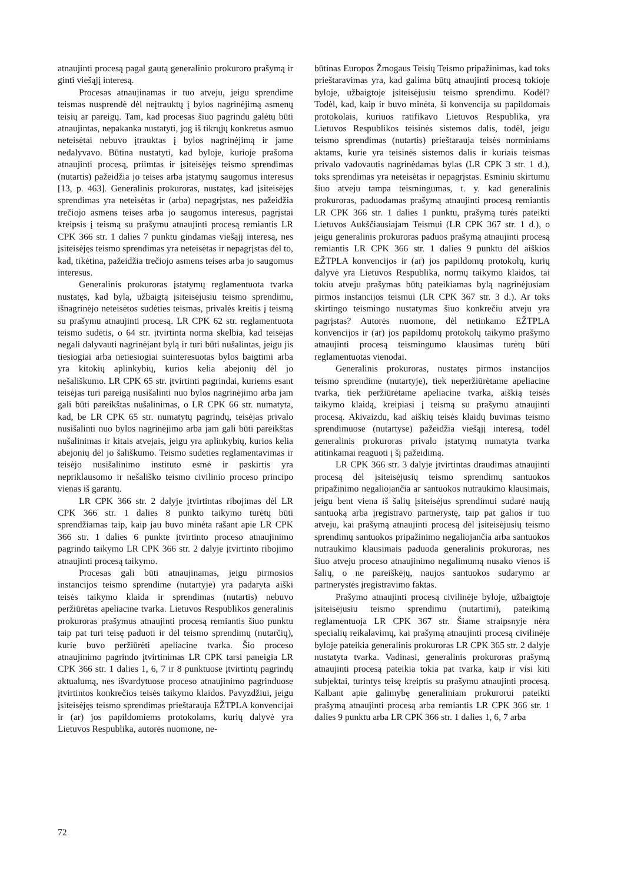atnaujinti procesą pagal gautą generalinio prokuroro prašymą ir ginti viešąjį interesą.
Procesas atnaujinamas ir tuo atveju, jeigu sprendime teismas nusprendė dėl neįtrauktų į bylos nagrinėjimą asmenų teisių ar pareigų. Tam, kad procesas šiuo pagrindu galėtų būti atnaujintas, nepakanka nustatyti, jog iš tikrųjų konkretus asmuo neteisėtai nebuvo įtrauktas į bylos nagrinėjimą ir jame nedalyvavo. Būtina nustatyti, kad byloje, kurioje prašoma atnaujinti procesą, priimtas ir įsiteisėjęs teismo sprendimas (nutartis) pažeidžia jo teises arba įstatymų saugomus interesus [13, p. 463]. Generalinis prokuroras, nustatęs, kad įsiteisėjęs sprendimas yra neteisėtas ir (arba) nepagrįstas, nes pažeidžia trečiojo asmens teises arba jo saugomus interesus, pagrįstai kreipsis į teismą su prašymu atnaujinti procesą remiantis LR CPK 366 str. 1 dalies 7 punktu gindamas viešąjį interesą, nes įsiteisėjęs teismo sprendimas yra neteisėtas ir nepagrįstas dėl to, kad, tikėtina, pažeidžia trečiojo asmens teises arba jo saugomus interesus.
Generalinis prokuroras įstatymų reglamentuota tvarka nustatęs, kad bylą, užbaigtą įsiteisėjusiu teismo sprendimu, išnagrinėjo neteisėtos sudėties teismas, privalės kreitis į teismą su prašymu atnaujinti procesą. LR CPK 62 str. reglamentuota teismo sudėtis, o 64 str. įtvirtinta norma skelbia, kad teisėjas negali dalyvauti nagrinėjant bylą ir turi būti nušalintas, jeigu jis tiesiogiai arba netiesiogiai suinteresuotas bylos baigtimi arba yra kitokių aplinkybių, kurios kelia abejonių dėl jo nešališkumo. LR CPK 65 str. įtvirtinti pagrindai, kuriems esant teisėjas turi pareigą nusišalinti nuo bylos nagrinėjimo arba jam gali būti pareikštas nušalinimas, o LR CPK 66 str. numatyta, kad, be LR CPK 65 str. numatytų pagrindų, teisėjas privalo nusišalinti nuo bylos nagrinėjimo arba jam gali būti pareikštas nušalinimas ir kitais atvejais, jeigu yra aplinkybių, kurios kelia abejonių dėl jo šališkumo. Teismo sudėties reglamentavimas ir teisėjo nusišalinimo instituto esmė ir paskirtis yra nepriklausomo ir nešališko teismo civilinio proceso principo vienas iš garantų.
LR CPK 366 str. 2 dalyje įtvirtintas ribojimas dėl LR CPK 366 str. 1 dalies 8 punkto taikymo turėtų būti sprendžiamas taip, kaip jau buvo minėta rašant apie LR CPK 366 str. 1 dalies 6 punkte įtvirtinto proceso atnaujinimo pagrindo taikymo LR CPK 366 str. 2 dalyje įtvirtinto ribojimo atnaujinti procesą taikymo.
Procesas gali būti atnaujinamas, jeigu pirmosios instancijos teismo sprendime (nutartyje) yra padaryta aiški teisės taikymo klaida ir sprendimas (nutartis) nebuvo peržiūrėtas apeliacine tvarka. Lietuvos Respublikos generalinis prokuroras prašymus atnaujinti procesą remiantis šiuo punktu taip pat turi teisę paduoti ir dėl teismo sprendimų (nutarčių), kurie buvo peržiūrėti apeliacine tvarka. Šio proceso atnaujinimo pagrindo įtvirtinimas LR CPK tarsi paneigia LR CPK 366 str. 1 dalies 1, 6, 7 ir 8 punktuose įtvirtintų pagrindų aktualumą, nes išvardytuose proceso atnaujinimo pagrinduose įtvirtintos konkrečios teisės taikymo klaidos. Pavyzdžiui, jeigu įsiteisėjęs teismo sprendimas prieštarauja EŽTPLA konvencijai ir (ar) jos papildomiems protokolams, kurių dalyvė yra Lietuvos Respublika, autorės nuomone, ne-
būtinas Europos Žmogaus Teisių Teismo pripažinimas, kad toks prieštaravimas yra, kad galima būtų atnaujinti procesą tokioje byloje, užbaigtoje įsiteisėjusiu teismo sprendimu. Kodėl? Todėl, kad, kaip ir buvo minėta, ši konvencija su papildomais protokolais, kuriuos ratifikavo Lietuvos Respublika, yra Lietuvos Respublikos teisinės sistemos dalis, todėl, jeigu teismo sprendimas (nutartis) prieštarauja teisės norminiams aktams, kurie yra teisinės sistemos dalis ir kuriais teismas privalo vadovautis nagrinėdamas bylas (LR CPK 3 str. 1 d.), toks sprendimas yra neteisėtas ir nepagrįstas. Esminiu skirtumu šiuo atveju tampa teismingumas, t. y. kad generalinis prokuroras, paduodamas prašymą atnaujinti procesą remiantis LR CPK 366 str. 1 dalies 1 punktu, prašymą turės pateikti Lietuvos Aukščiausiajam Teismui (LR CPK 367 str. 1 d.), o jeigu generalinis prokuroras paduos prašymą atnaujinti procesą remiantis LR CPK 366 str. 1 dalies 9 punktu dėl aiškios EŽTPLA konvencijos ir (ar) jos papildomų protokolų, kurių dalyvė yra Lietuvos Respublika, normų taikymo klaidos, tai tokiu atveju prašymas būtų pateikiamas bylą nagrinėjusiam pirmos instancijos teismui (LR CPK 367 str. 3 d.). Ar toks skirtingo teismingo nustatymas šiuo konkrečiu atveju yra pagrįstas? Autorės nuomone, dėl netinkamo EŽTPLA konvencijos ir (ar) jos papildomų protokolų taikymo prašymo atnaujinti procesą teismingumo klausimas turėtų būti reglamentuotas vienodai.
Generalinis prokuroras, nustatęs pirmos instancijos teismo sprendime (nutartyje), tiek neperžiūrėtame apeliacine tvarka, tiek peržiūrėtame apeliacine tvarka, aiškią teisės taikymo klaidą, kreipiasi į teismą su prašymu atnaujinti procesą. Akivaizdu, kad aiškių teisės klaidų buvimas teismo sprendimuose (nutartyse) pažeidžia viešąjį interesą, todėl generalinis prokuroras privalo įstatymų numatyta tvarka atitinkamai reaguoti į šį pažeidimą.
LR CPK 366 str. 3 dalyje įtvirtintas draudimas atnaujinti procesą dėl įsiteisėjusių teismo sprendimų santuokos pripažinimo negaliojančia ar santuokos nutraukimo klausimais, jeigu bent viena iš šalių įsiteisėjus sprendimui sudarė naują santuoką arba įregistravo partnerystę, taip pat galios ir tuo atveju, kai prašymą atnaujinti procesą dėl įsiteisėjusių teismo sprendimų santuokos pripažinimo negaliojančia arba santuokos nutraukimo klausimais paduoda generalinis prokuroras, nes šiuo atveju proceso atnaujinimo negalimumą nusako vienos iš šalių, o ne pareiškėjų, naujos santuokos sudarymo ar partnerystės įregistravimo faktas.
Prašymo atnaujinti procesą civilinėje byloje, užbaigtoje įsiteisėjusiu teismo sprendimu (nutartimi), pateikimą reglamentuoja LR CPK 367 str. Šiame straipsnyje nėra specialių reikalavimų, kai prašymą atnaujinti procesą civilinėje byloje pateikia generalinis prokuroras LR CPK 365 str. 2 dalyje nustatyta tvarka. Vadinasi, generalinis prokuroras prašymą atnaujinti procesą pateikia tokia pat tvarka, kaip ir visi kiti subjektai, turintys teisę kreiptis su prašymu atnaujinti procesą. Kalbant apie galimybę generaliniam prokurorui pateikti prašymą atnaujinti procesą arba remiantis LR CPK 366 str. 1 dalies 9 punktu arba LR CPK 366 str. 1 dalies 1, 6, 7 arba
72